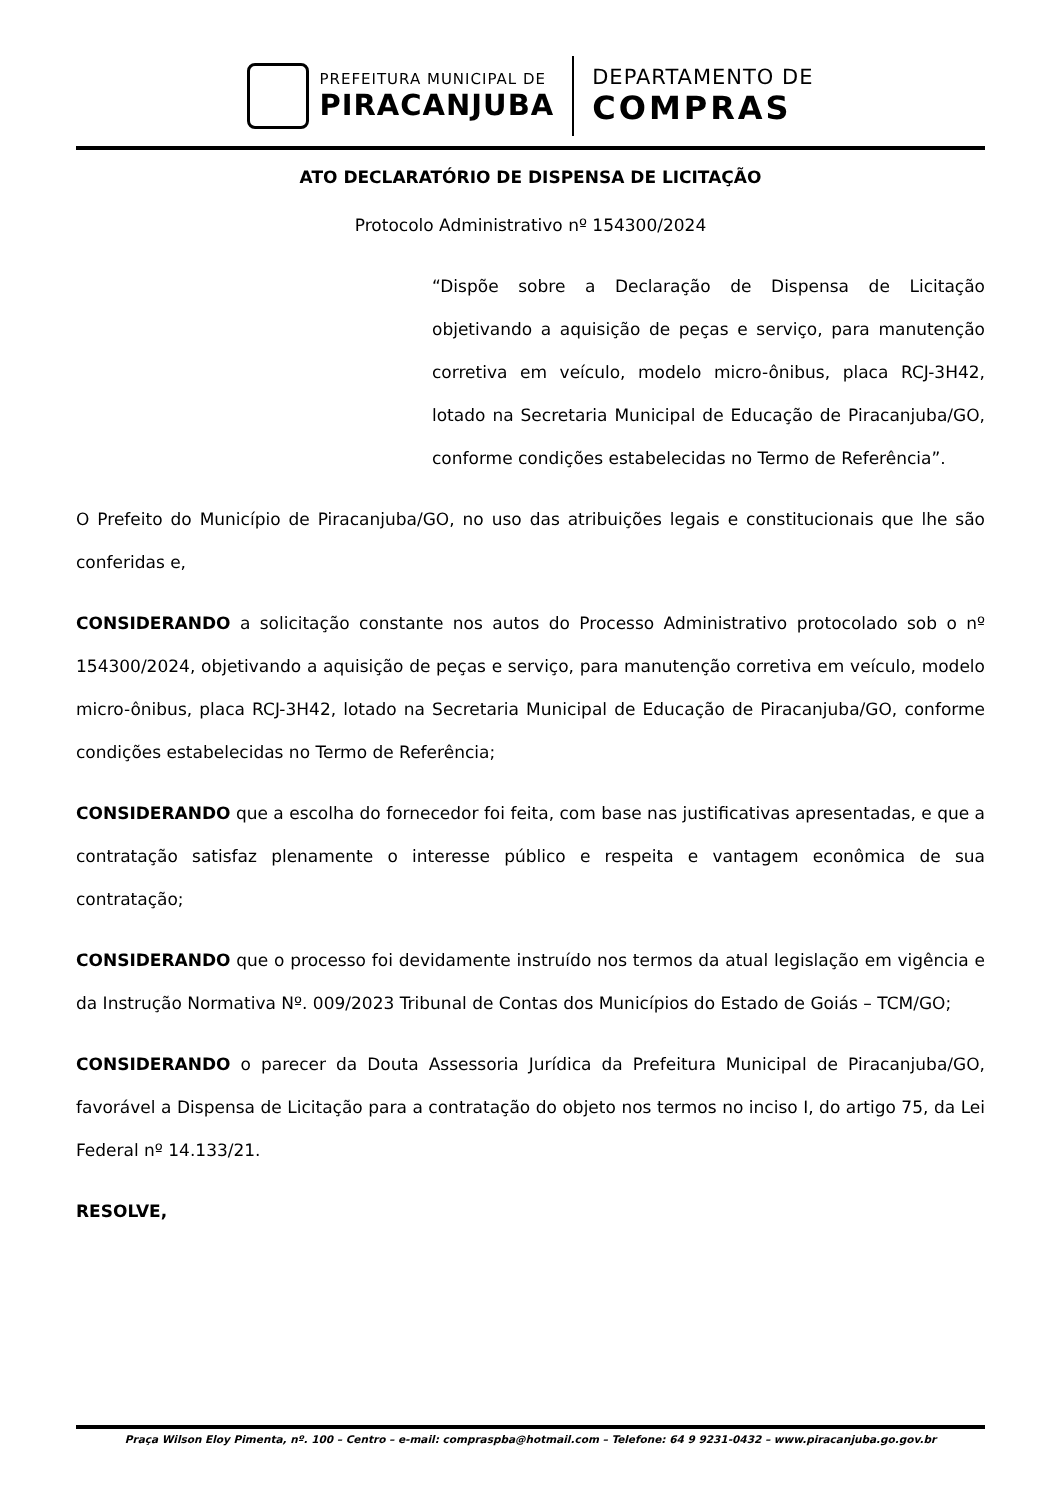PREFEITURA MUNICIPAL DE
PIRACANJUBA
DEPARTAMENTO DE
COMPRAS
ATO DECLARATÓRIO DE DISPENSA DE LICITAÇÃO
Protocolo Administrativo nº 154300/2024
“Dispõe sobre a Declaração de Dispensa de Licitação objetivando a aquisição de peças e serviço, para manutenção corretiva em veículo, modelo micro-ônibus, placa RCJ-3H42, lotado na Secretaria Municipal de Educação de Piracanjuba/GO, conforme condições estabelecidas no Termo de Referência”.
O Prefeito do Município de Piracanjuba/GO, no uso das atribuições legais e constitucionais que lhe são conferidas e,
CONSIDERANDO a solicitação constante nos autos do Processo Administrativo protocolado sob o nº 154300/2024, objetivando a aquisição de peças e serviço, para manutenção corretiva em veículo, modelo micro-ônibus, placa RCJ-3H42, lotado na Secretaria Municipal de Educação de Piracanjuba/GO, conforme condições estabelecidas no Termo de Referência;
CONSIDERANDO que a escolha do fornecedor foi feita, com base nas justificativas apresentadas, e que a contratação satisfaz plenamente o interesse público e respeita e vantagem econômica de sua contratação;
CONSIDERANDO que o processo foi devidamente instruído nos termos da atual legislação em vigência e da Instrução Normativa Nº. 009/2023 Tribunal de Contas dos Municípios do Estado de Goiás – TCM/GO;
CONSIDERANDO o parecer da Douta Assessoria Jurídica da Prefeitura Municipal de Piracanjuba/GO, favorável a Dispensa de Licitação para a contratação do objeto nos termos no inciso I, do artigo 75, da Lei Federal nº 14.133/21.
RESOLVE,
Praça Wilson Eloy Pimenta, nº. 100 – Centro – e-mail: compraspba@hotmail.com – Telefone: 64 9 9231-0432 – www.piracanjuba.go.gov.br